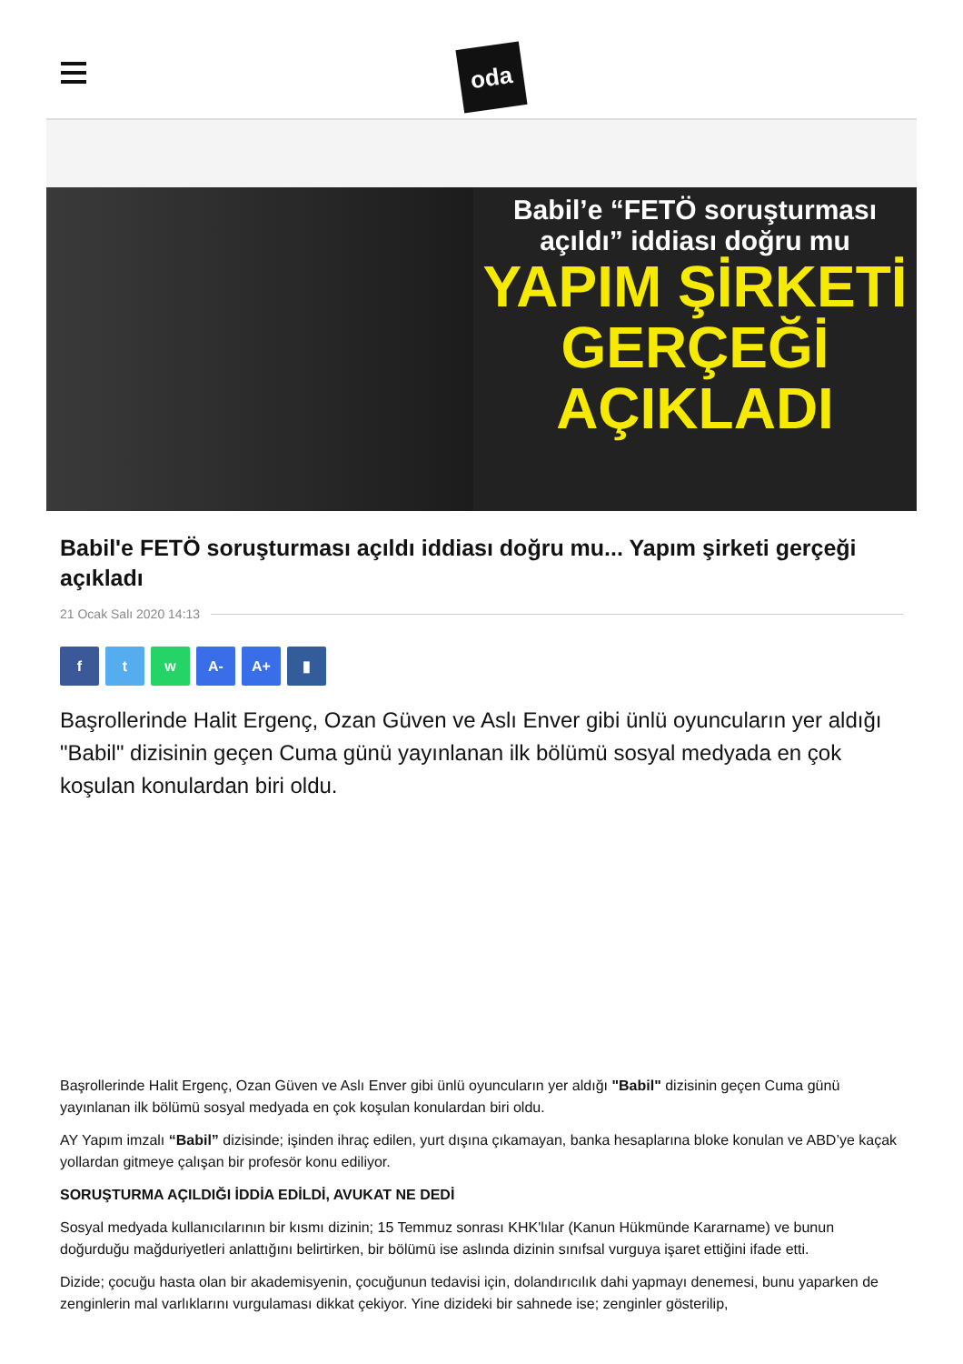oda
Babil’e “FETÖ soruşturması açıldı” iddiası doğru mu
YAPIM ŞİRKETİ
GERÇEĞİ
AÇIKLADI
Babil'e FETÖ soruşturması açıldı iddiası doğru mu... Yapım şirketi gerçeği açıkladı
21 Ocak Salı 2020 14:13
f t w A- A+ ▮
Başrollerinde Halit Ergenç, Ozan Güven ve Aslı Enver gibi ünlü oyuncuların yer aldığı "Babil" dizisinin geçen Cuma günü yayınlanan ilk bölümü sosyal medyada en çok koşulan konulardan biri oldu.
Başrollerinde Halit Ergenç, Ozan Güven ve Aslı Enver gibi ünlü oyuncuların yer aldığı "Babil" dizisinin geçen Cuma günü yayınlanan ilk bölümü sosyal medyada en çok koşulan konulardan biri oldu.
AY Yapım imzalı “Babil” dizisinde; işinden ihraç edilen, yurt dışına çıkamayan, banka hesaplarına bloke konulan ve ABD’ye kaçak yollardan gitmeye çalışan bir profesör konu ediliyor.
SORUŞTURMA AÇILDIĞI İDDİA EDİLDİ, AVUKAT NE DEDİ
Sosyal medyada kullanıcılarının bir kısmı dizinin; 15 Temmuz sonrası KHK'lılar (Kanun Hükmünde Kararname) ve bunun doğurduğu mağduriyetleri anlattığını belirtirken, bir bölümü ise aslında dizinin sınıfsal vurguya işaret ettiğini ifade etti.
Dizide; çocuğu hasta olan bir akademisyenin, çocuğunun tedavisi için, dolandırıcılık dahi yapmayı denemesi, bunu yaparken de zenginlerin mal varlıklarını vurgulaması dikkat çekiyor. Yine dizideki bir sahnede ise; zenginler gösterilip,